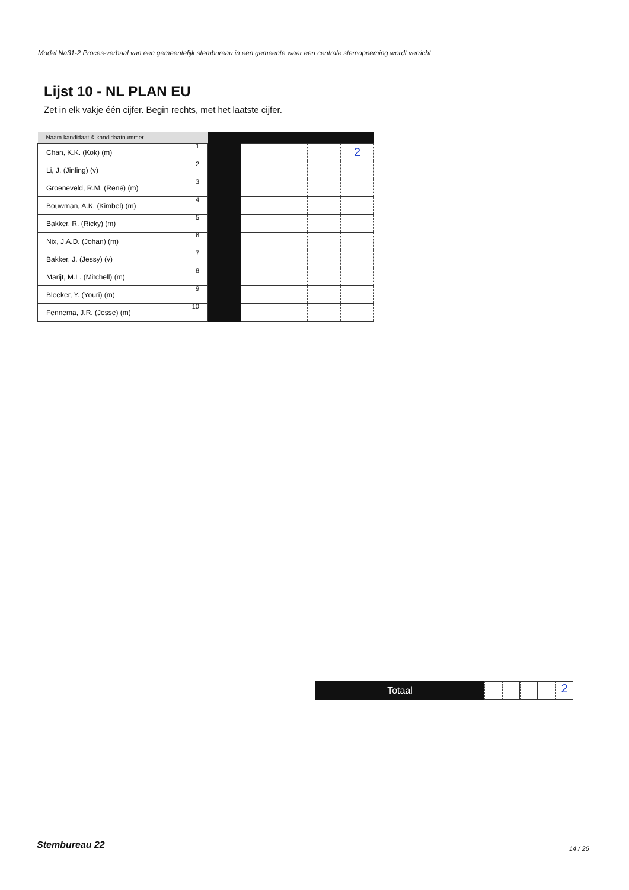Model Na31-2 Proces-verbaal van een gemeentelijk stembureau in een gemeente waar een centrale stemopneming wordt verricht
Lijst 10 - NL PLAN EU
Zet in elk vakje één cijfer. Begin rechts, met het laatste cijfer.
| Naam kandidaat & kandidaatnummer | | | | | |
| --- | --- | --- | --- | --- | --- |
| Chan, K.K. (Kok) (m) 1 | | | | | 2 |
| Li, J. (Jinling) (v) 2 | | | | | |
| Groeneveld, R.M. (René) (m) 3 | | | | | |
| Bouwman, A.K. (Kimbel) (m) 4 | | | | | |
| Bakker, R. (Ricky) (m) 5 | | | | | |
| Nix, J.A.D. (Johan) (m) 6 | | | | | |
| Bakker, J. (Jessy) (v) 7 | | | | | |
| Marijt, M.L. (Mitchell) (m) 8 | | | | | |
| Bleeker, Y. (Youri) (m) 9 | | | | | |
| Fennema, J.R. (Jesse) (m) 10 | | | | | |
Totaal
2
Stembureau 22 14 / 26